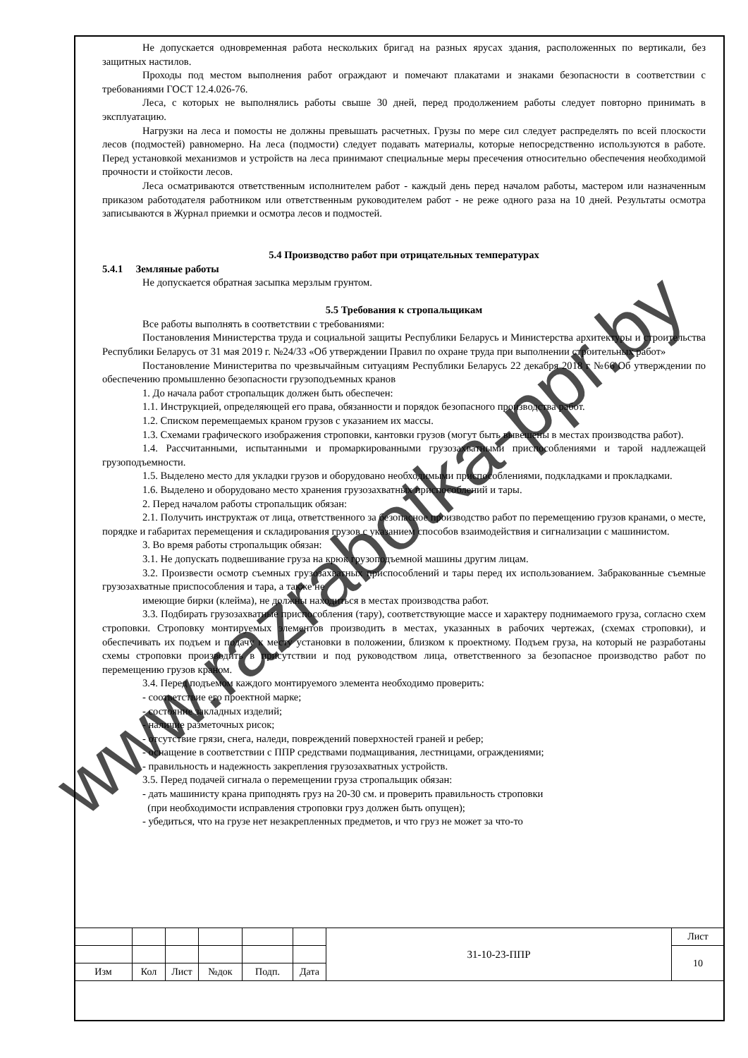www.razrabotka-ppr.by
Не допускается одновременная работа нескольких бригад на разных ярусах здания, расположенных по вертикали, без защитных настилов.
Проходы под местом выполнения работ ограждают и помечают плакатами и знаками безопасности в соответствии с требованиями ГОСТ 12.4.026-76.
Леса, с которых не выполнялись работы свыше 30 дней, перед продолжением работы следует повторно принимать в эксплуатацию.
Нагрузки на леса и помосты не должны превышать расчетных. Грузы по мере сил следует распределять по всей плоскости лесов (подмостей) равномерно. На леса (подмости) следует подавать материалы, которые непосредственно используются в работе. Перед установкой механизмов и устройств на леса принимают специальные меры пресечения относительно обеспечения необходимой прочности и стойкости лесов.
Леса осматриваются ответственным исполнителем работ - каждый день перед началом работы, мастером или назначенным приказом работодателя работником или ответственным руководителем работ - не реже одного раза на 10 дней. Результаты осмотра записываются в Журнал приемки и осмотра лесов и подмостей.
5.4 Производство работ при отрицательных температурах
5.4.1 Земляные работы
Не допускается обратная засыпка мерзлым грунтом.
5.5 Требования к стропальщикам
Все работы выполнять в соответствии с требованиями:
Постановления Министерства труда и социальной защиты Республики Беларусь и Министерства архитектуры и строительства Республики Беларусь от 31 мая 2019 г. №24/33 «Об утверждении Правил по охране труда при выполнении строительных работ»
Постановление Министеритва по чрезвычайным ситуациям Республики Беларусь 22 декабря 2018 г №66 Об утверждении по обеспечению промышленно безопасности грузоподъемных кранов
1. До начала работ стропальщик должен быть обеспечен:
1.1. Инструкцией, определяющей его права, обязанности и порядок безопасного производства работ.
1.2. Списком перемещаемых краном грузов с указанием их массы.
1.3. Схемами графического изображения строповки, кантовки грузов (могут быть вывешены в местах производства работ).
1.4. Рассчитанными, испытанными и промаркированными грузозахватными приспособлениями и тарой надлежащей грузоподъемности.
1.5. Выделено место для укладки грузов и оборудовано необходимыми приспособлениями, подкладками и прокладками.
1.6. Выделено и оборудовано место хранения грузозахватных приспособлений и тары.
2. Перед началом работы стропальщик обязан:
2.1. Получить инструктаж от лица, ответственного за безопасное производство работ по перемещению грузов кранами, о месте, порядке и габаритах перемещения и складирования грузов с указанием способов взаимодействия и сигнализации с машинистом.
3. Во время работы стропальщик обязан:
3.1. Не допускать подвешивание груза на крюк грузоподъемной машины другим лицам.
3.2. Произвести осмотр съемных грузозахватных приспособлений и тары перед их использованием. Забракованные съемные грузозахватные приспособления и тара, а также не
имеющие бирки (клейма), не должны находиться в местах производства работ.
3.3. Подбирать грузозахватные приспособления (тару), соответствующие массе и характеру поднимаемого груза, согласно схем строповки. Строповку монтируемых элементов производить в местах, указанных в рабочих чертежах, (схемах строповки), и обеспечивать их подъем и подачу к месту установки в положении, близком к проектному. Подъем груза, на который не разработаны схемы строповки производить в присутствии и под руководством лица, ответственного за безопасное производство работ по перемещению грузов краном.
3.4. Перед подъемом каждого монтируемого элемента необходимо проверить:
- соответствие его проектной марке;
- состояние закладных изделий;
- наличие разметочных рисок;
- отсутствие грязи, снега, наледи, повреждений поверхностей граней и ребер;
- оснащение в соответствии с ППР средствами подмащивания, лестницами, ограждениями;
- правильность и надежность закрепления грузозахватных устройств.
3.5. Перед подачей сигнала о перемещении груза стропальщик обязан:
- дать машинисту крана приподнять груз на 20-30 см. и проверить правильность строповки
(при необходимости исправления строповки груз должен быть опущен);
- убедиться, что на грузе нет незакрепленных предметов, и что груз не может за что-то
| | | | | | | 31-10-23-ППР | Лист |
| | | | | | | | 10 |
| Изм | Кол | Лист | №док | Подп. | Дата | | |